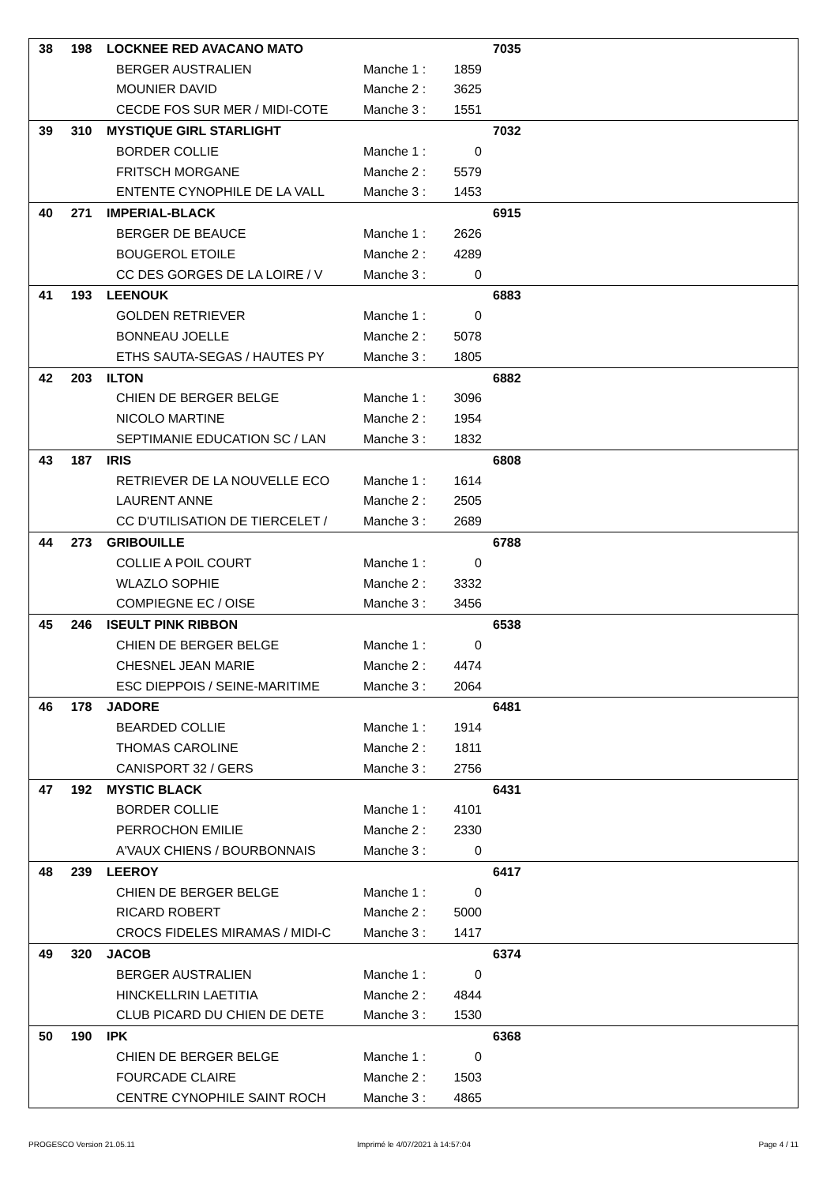| 38 | 198 | LOCKNEE RED AVACANO MATO | | | 7035 |
| | | BERGER AUSTRALIEN | Manche 1 : | 1859 | |
| | | MOUNIER DAVID | Manche 2 : | 3625 | |
| | | CECDE FOS SUR MER / MIDI-COTE | Manche 3 : | 1551 | |
| 39 | 310 | MYSTIQUE GIRL STARLIGHT | | | 7032 |
| | | BORDER COLLIE | Manche 1 : | 0 | |
| | | FRITSCH MORGANE | Manche 2 : | 5579 | |
| | | ENTENTE CYNOPHILE DE LA VALL | Manche 3 : | 1453 | |
| 40 | 271 | IMPERIAL-BLACK | | | 6915 |
| | | BERGER DE BEAUCE | Manche 1 : | 2626 | |
| | | BOUGEROL ETOILE | Manche 2 : | 4289 | |
| | | CC DES GORGES DE LA LOIRE / V | Manche 3 : | 0 | |
| 41 | 193 | LEENOUK | | | 6883 |
| | | GOLDEN RETRIEVER | Manche 1 : | 0 | |
| | | BONNEAU JOELLE | Manche 2 : | 5078 | |
| | | ETHS SAUTA-SEGAS / HAUTES PY | Manche 3 : | 1805 | |
| 42 | 203 | ILTON | | | 6882 |
| | | CHIEN DE BERGER BELGE | Manche 1 : | 3096 | |
| | | NICOLO MARTINE | Manche 2 : | 1954 | |
| | | SEPTIMANIE EDUCATION SC / LAN | Manche 3 : | 1832 | |
| 43 | 187 | IRIS | | | 6808 |
| | | RETRIEVER DE LA NOUVELLE ECO | Manche 1 : | 1614 | |
| | | LAURENT ANNE | Manche 2 : | 2505 | |
| | | CC D'UTILISATION DE TIERCELET / | Manche 3 : | 2689 | |
| 44 | 273 | GRIBOUILLE | | | 6788 |
| | | COLLIE A POIL COURT | Manche 1 : | 0 | |
| | | WLAZLO SOPHIE | Manche 2 : | 3332 | |
| | | COMPIEGNE EC / OISE | Manche 3 : | 3456 | |
| 45 | 246 | ISEULT PINK RIBBON | | | 6538 |
| | | CHIEN DE BERGER BELGE | Manche 1 : | 0 | |
| | | CHESNEL JEAN MARIE | Manche 2 : | 4474 | |
| | | ESC DIEPPOIS / SEINE-MARITIME | Manche 3 : | 2064 | |
| 46 | 178 | JADORE | | | 6481 |
| | | BEARDED COLLIE | Manche 1 : | 1914 | |
| | | THOMAS CAROLINE | Manche 2 : | 1811 | |
| | | CANISPORT 32 / GERS | Manche 3 : | 2756 | |
| 47 | 192 | MYSTIC BLACK | | | 6431 |
| | | BORDER COLLIE | Manche 1 : | 4101 | |
| | | PERROCHON EMILIE | Manche 2 : | 2330 | |
| | | A'VAUX CHIENS / BOURBONNAIS | Manche 3 : | 0 | |
| 48 | 239 | LEEROY | | | 6417 |
| | | CHIEN DE BERGER BELGE | Manche 1 : | 0 | |
| | | RICARD ROBERT | Manche 2 : | 5000 | |
| | | CROCS FIDELES MIRAMAS / MIDI-C | Manche 3 : | 1417 | |
| 49 | 320 | JACOB | | | 6374 |
| | | BERGER AUSTRALIEN | Manche 1 : | 0 | |
| | | HINCKELLRIN LAETITIA | Manche 2 : | 4844 | |
| | | CLUB PICARD DU CHIEN DE DETE | Manche 3 : | 1530 | |
| 50 | 190 | IPK | | | 6368 |
| | | CHIEN DE BERGER BELGE | Manche 1 : | 0 | |
| | | FOURCADE CLAIRE | Manche 2 : | 1503 | |
| | | CENTRE CYNOPHILE SAINT ROCH | Manche 3 : | 4865 | |
PROGESCO Version 21.05.11
Imprimé le 4/07/2021 à 14:57:04
Page 4 / 11